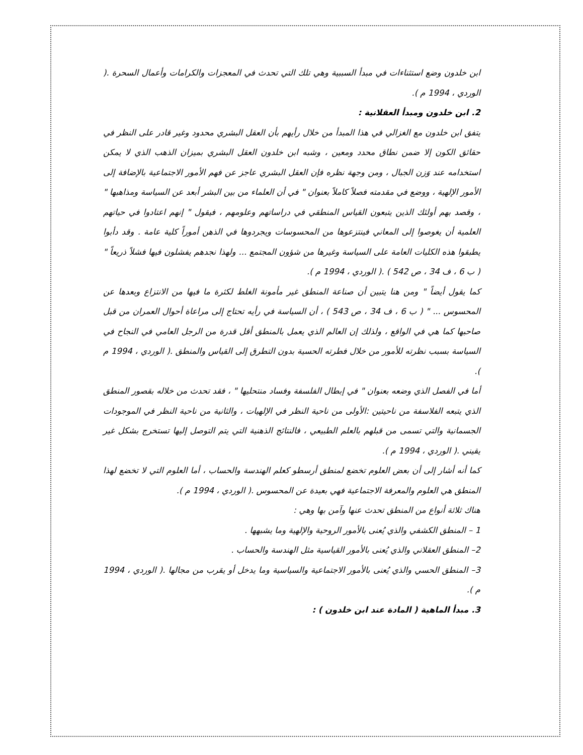ابن خلدون وضع استثناءات في مبدأ السببية وهي تلك التي تحدث في المعجزات والكرامات وأعمال السحرة .( الوردي ، 1994 م ).
2. ابن خلدون ومبدأ العقلانية :
يتفق ابن خلدون مع الغزالي في هذا المبدأ من خلال رأيهم بأن العقل البشري محدود وغير قادر على النظر في حقائق الكون إلا ضمن نطاق محدد ومعين ، وشبه ابن خلدون العقل البشري بميزان الذهب الذي لا يمكن استخدامه عند وَزن الجبال ، ومن وجهة نظره فإن العقل البشري عاجز عن فهم الأمور الاجتماعية بالإضافة إلى الأمور الإلهية ، ووضع في مقدمته فصلاً كاملاً بعنوان " في أن العلماء من بين البشر أبعد عن السياسة ومذاهبها " ، وقصد بهم أولئك الذين يتبعون القياس المنطقي في دراساتهم وعلومهم ، فيقول " إنهم اعتادوا في حياتهم العلمية أن يغوصوا إلى المعاني فينتزعوها من المحسوسات ويجردوها في الذهن أموراً كلية عامة . وقد دأبوا يطبقوا هذه الكليات العامة على السياسة وغيرها من شؤون المجتمع ... ولهذا نجدهم يفشلون فيها فشلاً ذريعاً " ( ب 6 ، ف 34 ، ص 542 ) .( الوردي ، 1994 م ).
كما يقول أيضاً " ومن هنا يتبين أن صناعة المنطق غير مأمونة الغلط لكثرة ما فيها من الانتزاع وبعدها عن المحسوس ... " ( ب 6 ، ف 34 ، ص 543 ) ، أن السياسة في رأيه تحتاج إلى مراعاة أحوال العمران من قبل صاحبها كما هي في الواقع ، ولذلك إن العالم الذي يعمل بالمنطق أقل قدرة من الرجل العامي في النجاح في السياسة بسبب نظرته للأمور من خلال فطرته الحسية بدون التطرق إلى القياس والمنطق .( الوردي ، 1994 م ).
أما في الفصل الذي وضعه بعنوان " في إبطال الفلسفة وفساد منتحليها " ، فقد تحدث من خلاله بقصور المنطق الذي يتبعه الفلاسفة من ناحيتين :الأولى من ناحية النظر في الإلهيات ، والثانية من ناحية النظر في الموجودات الجسمانية والتي تسمى من قبلهم بالعلم الطبيعي ، فالنتائج الذهنية التي يتم التوصل إليها تستخرج بشكل غير يقيني .( الوردي ، 1994 م ).
كما أنه أشار إلى أن بعض العلوم تخضع لمنطق أرسطو كعلم الهندسة والحساب ، أما العلوم التي لا تخضع لهذا المنطق هي العلوم والمعرفة الاجتماعية فهي بعيدة عن المحسوس .( الوردي ، 1994 م ).
هناك ثلاثة أنواع من المنطق تحدث عنها وآمن بها وهي :
1 – المنطق الكشفي والذي يُعنى بالأمور الروحية والإلهية وما يشبهها .
2– المنطق العقلاني والذي يُعنى بالأمور القياسية مثل الهندسة والحساب .
3– المنطق الحسي والذي يُعنى بالأمور الاجتماعية والسياسية وما يدخل أو يقرب من مجالها .( الوردي ، 1994 م ).
3. مبدأ الماهية ( المادة عند ابن خلدون ) :